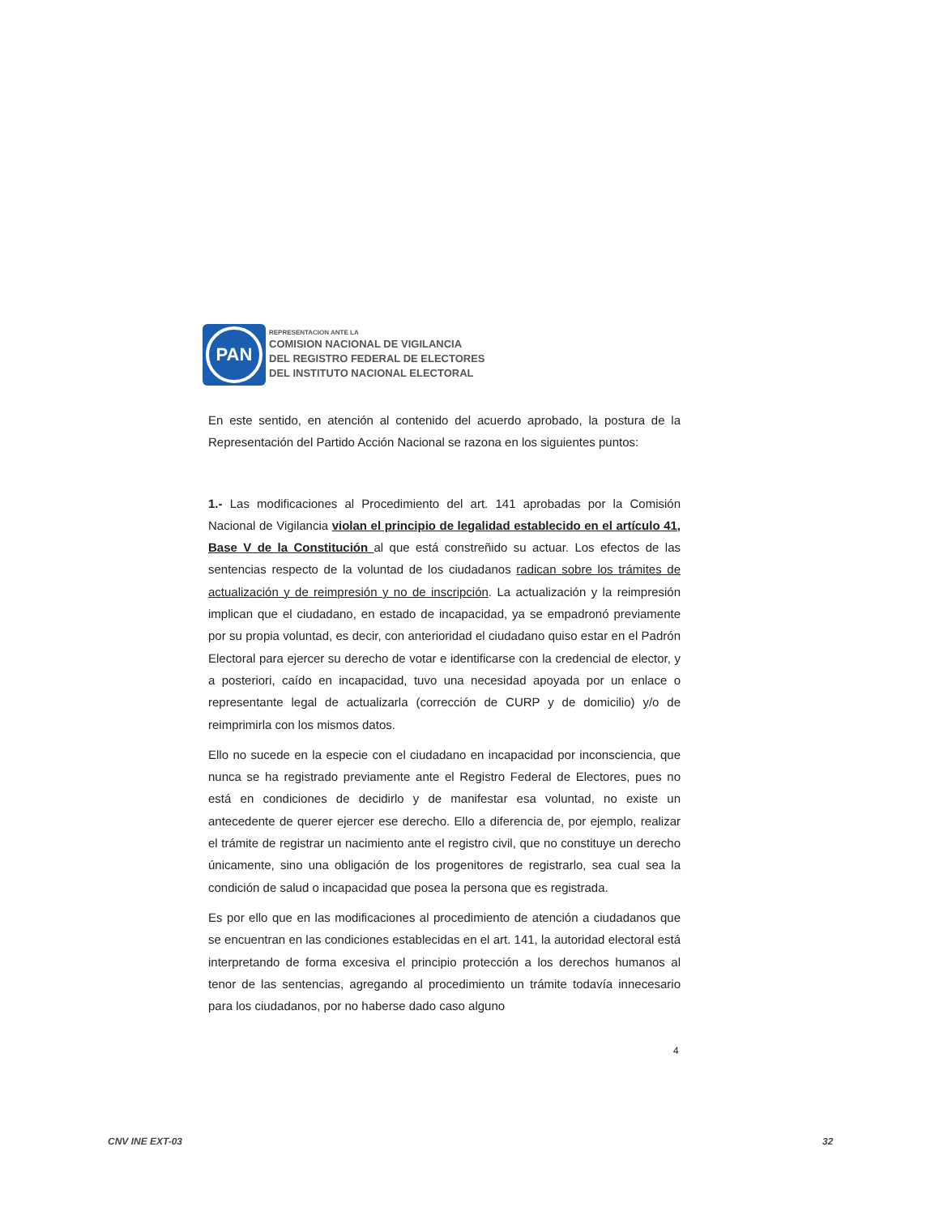PAN
REPRESENTACION ANTE LA
COMISION NACIONAL DE VIGILANCIA
DEL REGISTRO FEDERAL DE ELECTORES
DEL INSTITUTO NACIONAL ELECTORAL
En este sentido, en atención al contenido del acuerdo aprobado, la postura de la Representación del Partido Acción Nacional se razona en los siguientes puntos:
1.- Las modificaciones al Procedimiento del art. 141 aprobadas por la Comisión Nacional de Vigilancia violan el principio de legalidad establecido en el artículo 41, Base V de la Constitución al que está constreñido su actuar. Los efectos de las sentencias respecto de la voluntad de los ciudadanos radican sobre los trámites de actualización y de reimpresión y no de inscripción. La actualización y la reimpresión implican que el ciudadano, en estado de incapacidad, ya se empadronó previamente por su propia voluntad, es decir, con anterioridad el ciudadano quiso estar en el Padrón Electoral para ejercer su derecho de votar e identificarse con la credencial de elector, y a posteriori, caído en incapacidad, tuvo una necesidad apoyada por un enlace o representante legal de actualizarla (corrección de CURP y de domicilio) y/o de reimprimirla con los mismos datos.
Ello no sucede en la especie con el ciudadano en incapacidad por inconsciencia, que nunca se ha registrado previamente ante el Registro Federal de Electores, pues no está en condiciones de decidirlo y de manifestar esa voluntad, no existe un antecedente de querer ejercer ese derecho. Ello a diferencia de, por ejemplo, realizar el trámite de registrar un nacimiento ante el registro civil, que no constituye un derecho únicamente, sino una obligación de los progenitores de registrarlo, sea cual sea la condición de salud o incapacidad que posea la persona que es registrada.
Es por ello que en las modificaciones al procedimiento de atención a ciudadanos que se encuentran en las condiciones establecidas en el art. 141, la autoridad electoral está interpretando de forma excesiva el principio protección a los derechos humanos al tenor de las sentencias, agregando al procedimiento un trámite todavía innecesario para los ciudadanos, por no haberse dado caso alguno
4
CNV INE EXT-03 32